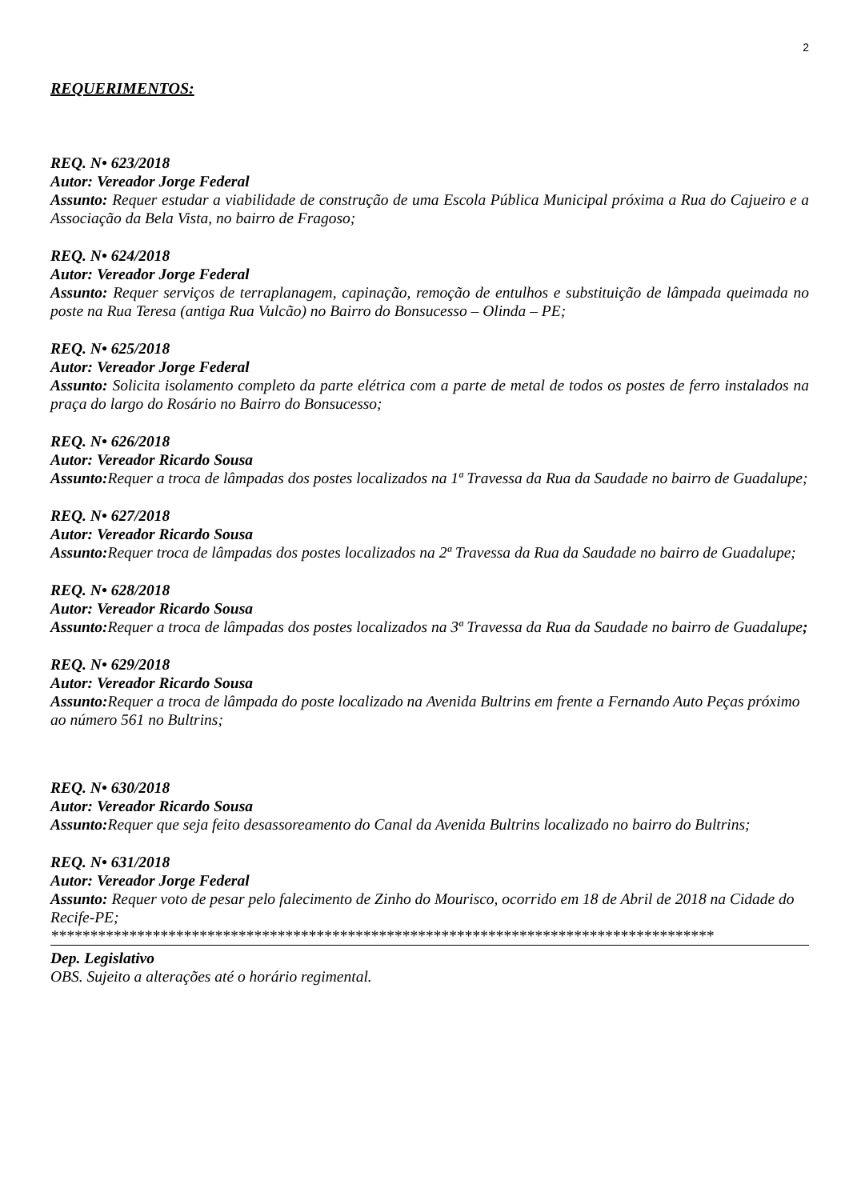2
REQUERIMENTOS:
REQ. N• 623/2018
Autor: Vereador Jorge Federal
Assunto: Requer estudar a viabilidade de construção de uma Escola Pública Municipal próxima a Rua do Cajueiro e a Associação da Bela Vista, no bairro de Fragoso;
REQ. N• 624/2018
Autor: Vereador Jorge Federal
Assunto: Requer serviços de terraplanagem, capinação, remoção de entulhos e substituição de lâmpada queimada no poste na Rua Teresa (antiga Rua Vulcão) no Bairro do Bonsucesso – Olinda – PE;
REQ. N• 625/2018
Autor: Vereador Jorge Federal
Assunto: Solicita isolamento completo da parte elétrica com a parte de metal de todos os postes de ferro instalados na praça do largo do Rosário no Bairro do Bonsucesso;
REQ. N• 626/2018
Autor: Vereador Ricardo Sousa
Assunto: Requer a troca de lâmpadas dos postes localizados na 1ª Travessa da Rua da Saudade no bairro de Guadalupe;
REQ. N• 627/2018
Autor: Vereador Ricardo Sousa
Assunto: Requer troca de lâmpadas dos postes localizados na 2ª Travessa da Rua da Saudade no bairro de Guadalupe;
REQ. N• 628/2018
Autor: Vereador Ricardo Sousa
Assunto: Requer a troca de lâmpadas dos postes localizados na 3ª Travessa da Rua da Saudade no bairro de Guadalupe;
REQ. N• 629/2018
Autor: Vereador Ricardo Sousa
Assunto: Requer a troca de lâmpada do poste localizado na Avenida Bultrins em frente a Fernando Auto Peças próximo ao número 561 no Bultrins;
REQ. N• 630/2018
Autor: Vereador Ricardo Sousa
Assunto: Requer que seja feito desassoreamento do Canal da Avenida Bultrins localizado no bairro do Bultrins;
REQ. N• 631/2018
Autor: Vereador Jorge Federal
Assunto: Requer voto de pesar pelo falecimento de Zinho do Mourisco, ocorrido em 18 de Abril de 2018 na Cidade do Recife-PE;
*************************************************************************************
Dep. Legislativo
OBS. Sujeito a alterações até o horário regimental.